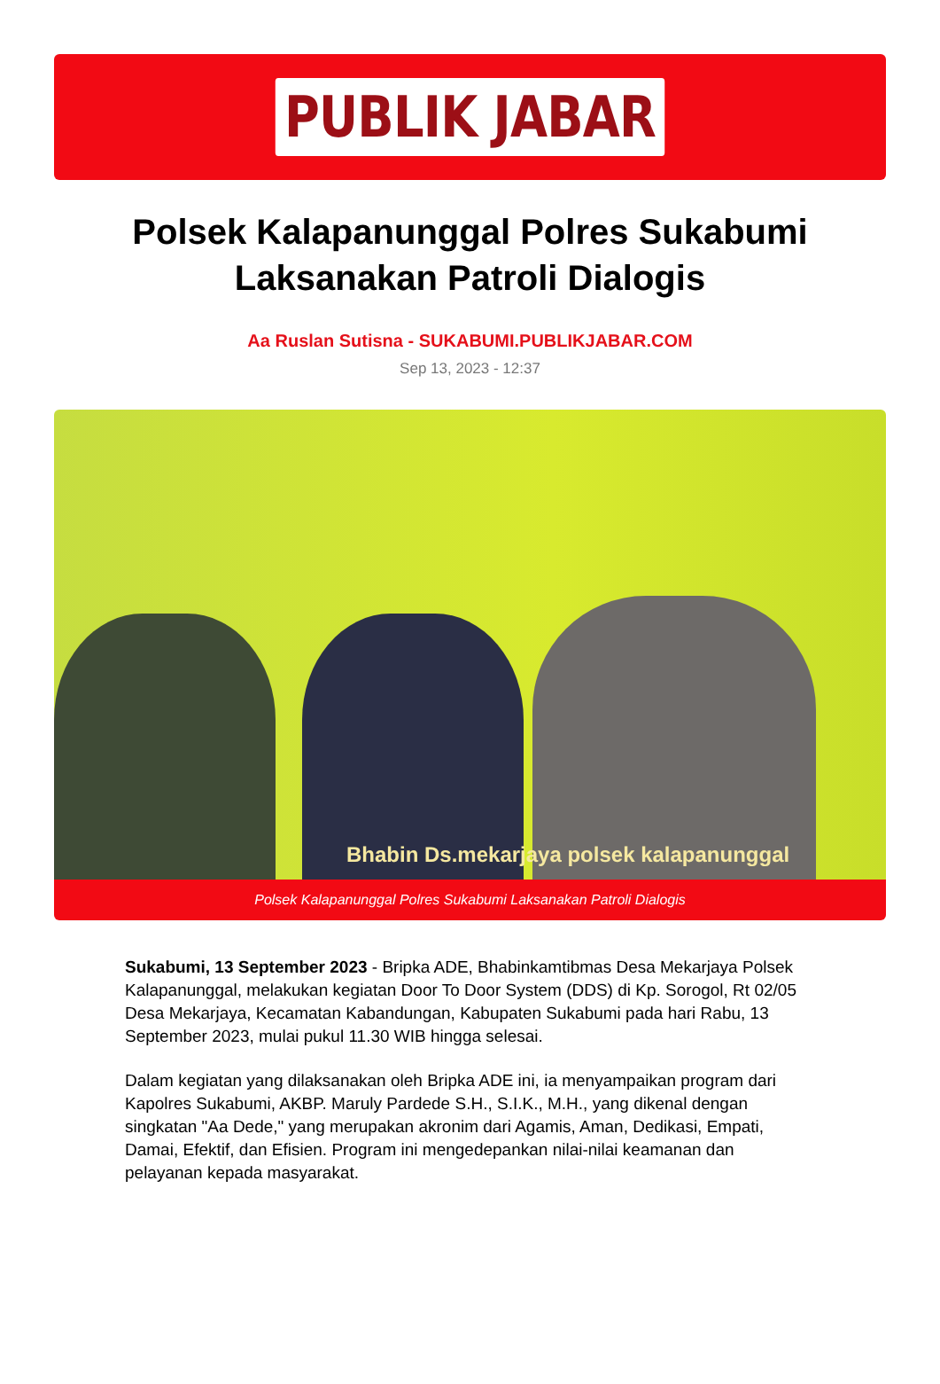PUBLIK JABAR
Polsek Kalapanunggal Polres Sukabumi Laksanakan Patroli Dialogis
Aa Ruslan Sutisna - SUKABUMI.PUBLIKJABAR.COM
Sep 13, 2023 - 12:37
Bhabin Ds.mekarjaya polsek kalapanunggal
Polsek Kalapanunggal Polres Sukabumi Laksanakan Patroli Dialogis
Sukabumi, 13 September 2023 - Bripka ADE, Bhabinkamtibmas Desa Mekarjaya Polsek Kalapanunggal, melakukan kegiatan Door To Door System (DDS) di Kp. Sorogol, Rt 02/05 Desa Mekarjaya, Kecamatan Kabandungan, Kabupaten Sukabumi pada hari Rabu, 13 September 2023, mulai pukul 11.30 WIB hingga selesai.
Dalam kegiatan yang dilaksanakan oleh Bripka ADE ini, ia menyampaikan program dari Kapolres Sukabumi, AKBP. Maruly Pardede S.H., S.I.K., M.H., yang dikenal dengan singkatan "Aa Dede," yang merupakan akronim dari Agamis, Aman, Dedikasi, Empati, Damai, Efektif, dan Efisien. Program ini mengedepankan nilai-nilai keamanan dan pelayanan kepada masyarakat.